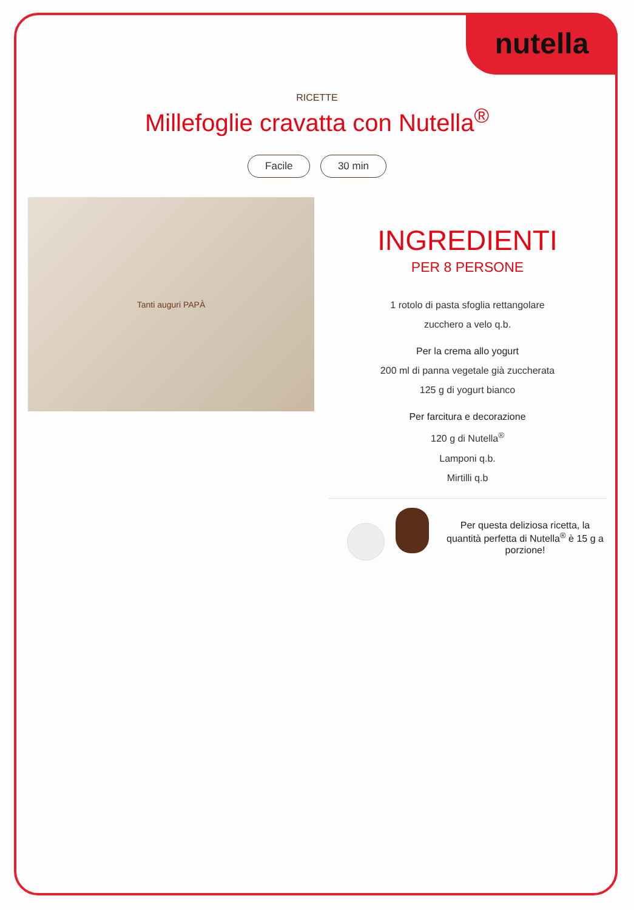nutella
RICETTE
Millefoglie cravatta con Nutella<sup>®</sup>
Facile 30 min
Tanti auguri PAPÀ
INGREDIENTI
PER 8 PERSONE
1 rotolo di pasta sfoglia rettangolare
zucchero a velo q.b.
Per la crema allo yogurt
200 ml di panna vegetale già zuccherata
125 g di yogurt bianco
Per farcitura e decorazione
120 g di Nutella<sup>®</sup>
Lamponi q.b.
Mirtilli q.b
Per questa deliziosa ricetta, la quantità perfetta di Nutella<sup>®</sup> è 15 g a porzione!